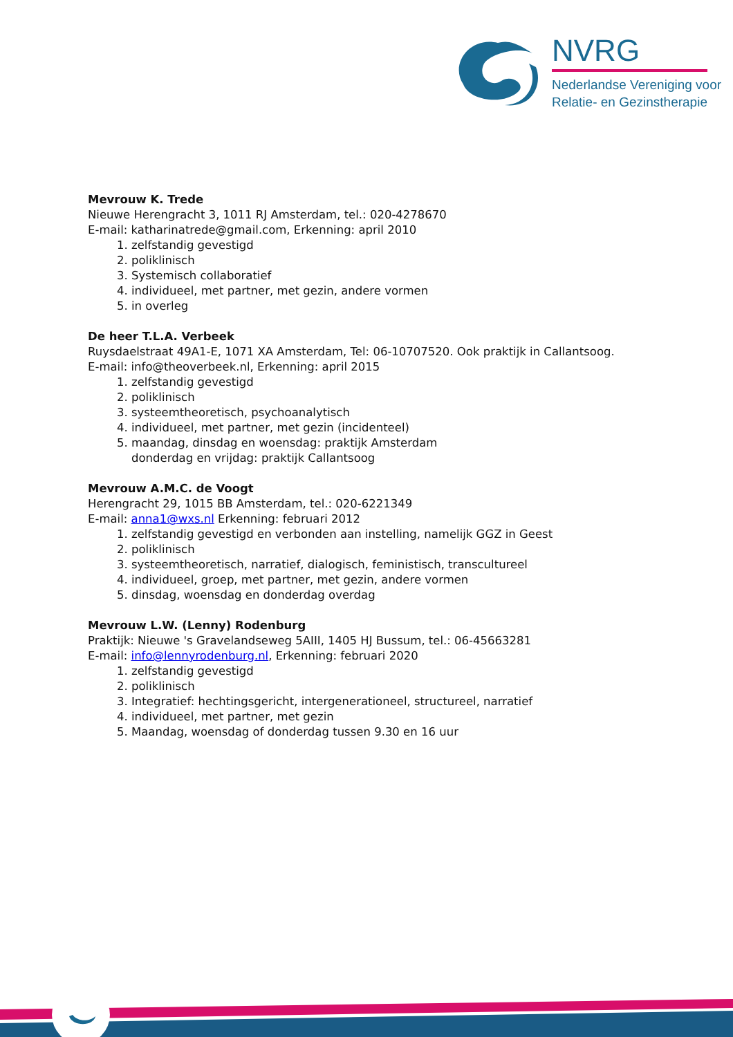NVRG
Nederlandse Vereniging voor
Relatie- en Gezinstherapie
Mevrouw K. Trede
Nieuwe Herengracht 3, 1011 RJ Amsterdam, tel.: 020-4278670
E-mail: katharinatrede@gmail.com, Erkenning: april 2010
1. zelfstandig gevestigd
2. poliklinisch
3. Systemisch collaboratief
4. individueel, met partner, met gezin, andere vormen
5. in overleg
De heer T.L.A. Verbeek
Ruysdaelstraat 49A1-E, 1071 XA Amsterdam, Tel: 06-10707520. Ook praktijk in Callantsoog.
E-mail: info@theoverbeek.nl, Erkenning: april 2015
1. zelfstandig gevestigd
2. poliklinisch
3. systeemtheoretisch, psychoanalytisch
4. individueel, met partner, met gezin (incidenteel)
5. maandag, dinsdag en woensdag: praktijk Amsterdam
donderdag en vrijdag: praktijk Callantsoog
Mevrouw A.M.C. de Voogt
Herengracht 29, 1015 BB Amsterdam, tel.: 020-6221349
E-mail: anna1@wxs.nl Erkenning: februari 2012
1. zelfstandig gevestigd en verbonden aan instelling, namelijk GGZ in Geest
2. poliklinisch
3. systeemtheoretisch, narratief, dialogisch, feministisch, transcultureel
4. individueel, groep, met partner, met gezin, andere vormen
5. dinsdag, woensdag en donderdag overdag
Mevrouw L.W. (Lenny) Rodenburg
Praktijk: Nieuwe 's Gravelandseweg 5AIII, 1405 HJ Bussum, tel.: 06-45663281
E-mail: info@lennyrodenburg.nl, Erkenning: februari 2020
1. zelfstandig gevestigd
2. poliklinisch
3. Integratief: hechtingsgericht, intergenerationeel, structureel, narratief
4. individueel, met partner, met gezin
5. Maandag, woensdag of donderdag tussen 9.30 en 16 uur